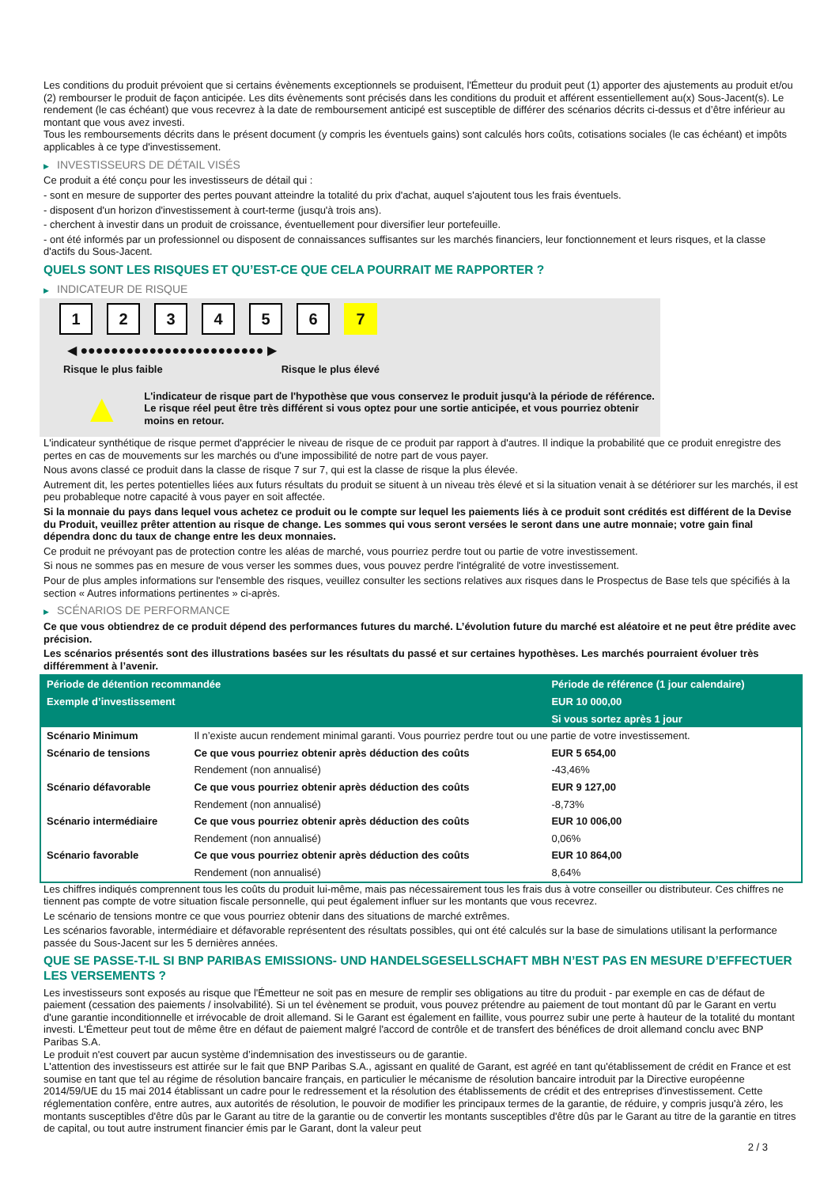Les conditions du produit prévoient que si certains évènements exceptionnels se produisent, l'Émetteur du produit peut (1) apporter des ajustements au produit et/ou (2) rembourser le produit de façon anticipée. Les dits évènements sont précisés dans les conditions du produit et afférent essentiellement au(x) Sous-Jacent(s). Le rendement (le cas échéant) que vous recevrez à la date de remboursement anticipé est susceptible de différer des scénarios décrits ci-dessus et d’être inférieur au montant que vous avez investi.
Tous les remboursements décrits dans le présent document (y compris les éventuels gains) sont calculés hors coûts, cotisations sociales (le cas échéant) et impôts applicables à ce type d'investissement.
▶ INVESTISSEURS DE DÉTAIL VISÉS
Ce produit a été conçu pour les investisseurs de détail qui :
- sont en mesure de supporter des pertes pouvant atteindre la totalité du prix d'achat, auquel s'ajoutent tous les frais éventuels.
- disposent d'un horizon d'investissement à court-terme (jusqu'à trois ans).
- cherchent à investir dans un produit de croissance, éventuellement pour diversifier leur portefeuille.
- ont été informés par un professionnel ou disposent de connaissances suffisantes sur les marchés financiers, leur fonctionnement et leurs risques, et la classe d'actifs du Sous-Jacent.
QUELS SONT LES RISQUES ET QU’EST-CE QUE CELA POURRAIT ME RAPPORTER ?
▶ INDICATEUR DE RISQUE
123456 7
◀ ●●●●●●●●●●●●●●●●●●●●●●●● ▶
Risque le plus faible Risque le plus élevé
▲
L'indicateur de risque part de l'hypothèse que vous conservez le produit jusqu'à la période de référence.
Le risque réel peut être très différent si vous optez pour une sortie anticipée, et vous pourriez obtenir moins en retour.
L'indicateur synthétique de risque permet d'apprécier le niveau de risque de ce produit par rapport à d'autres. Il indique la probabilité que ce produit enregistre des pertes en cas de mouvements sur les marchés ou d'une impossibilité de notre part de vous payer.
Nous avons classé ce produit dans la classe de risque 7 sur 7, qui est la classe de risque la plus élevée.
Autrement dit, les pertes potentielles liées aux futurs résultats du produit se situent à un niveau très élevé et si la situation venait à se détériorer sur les marchés, il est peu probableque notre capacité à vous payer en soit affectée.
Si la monnaie du pays dans lequel vous achetez ce produit ou le compte sur lequel les paiements liés à ce produit sont crédités est différent de la Devise du Produit, veuillez prêter attention au risque de change. Les sommes qui vous seront versées le seront dans une autre monnaie; votre gain final dépendra donc du taux de change entre les deux monnaies.
Ce produit ne prévoyant pas de protection contre les aléas de marché, vous pourriez perdre tout ou partie de votre investissement.
Si nous ne sommes pas en mesure de vous verser les sommes dues, vous pouvez perdre l'intégralité de votre investissement.
Pour de plus amples informations sur l'ensemble des risques, veuillez consulter les sections relatives aux risques dans le Prospectus de Base tels que spécifiés à la section « Autres informations pertinentes » ci-après.
▶ SCÉNARIOS DE PERFORMANCE
Ce que vous obtiendrez de ce produit dépend des performances futures du marché. L’évolution future du marché est aléatoire et ne peut être prédite avec précision.
Les scénarios présentés sont des illustrations basées sur les résultats du passé et sur certaines hypothèses. Les marchés pourraient évoluer très différemment à l’avenir.
| Période de détention recommandée | | Période de référence (1 jour calendaire) |
| --- | --- | --- |
| Exemple d’investissement | | EUR 10 000,00 |
| | | Si vous sortez après 1 jour |
| Scénario Minimum | Il n’existe aucun rendement minimal garanti. Vous pourriez perdre tout ou une partie de votre investissement. | |
| Scénario de tensions | Ce que vous pourriez obtenir après déduction des coûts | EUR 5 654,00 |
| | Rendement (non annualisé) | -43,46% |
| Scénario défavorable | Ce que vous pourriez obtenir après déduction des coûts | EUR 9 127,00 |
| | Rendement (non annualisé) | -8,73% |
| Scénario intermédiaire | Ce que vous pourriez obtenir après déduction des coûts | EUR 10 006,00 |
| | Rendement (non annualisé) | 0,06% |
| Scénario favorable | Ce que vous pourriez obtenir après déduction des coûts | EUR 10 864,00 |
| | Rendement (non annualisé) | 8,64% |
Les chiffres indiqués comprennent tous les coûts du produit lui-même, mais pas nécessairement tous les frais dus à votre conseiller ou distributeur. Ces chiffres ne tiennent pas compte de votre situation fiscale personnelle, qui peut également influer sur les montants que vous recevrez.
Le scénario de tensions montre ce que vous pourriez obtenir dans des situations de marché extrêmes.
Les scénarios favorable, intermédiaire et défavorable représentent des résultats possibles, qui ont été calculés sur la base de simulations utilisant la performance passée du Sous-Jacent sur les 5 dernières années.
QUE SE PASSE-T-IL SI BNP PARIBAS EMISSIONS- UND HANDELSGESELLSCHAFT MBH N’EST PAS EN MESURE D’EFFECTUER LES VERSEMENTS ?
Les investisseurs sont exposés au risque que l'Émetteur ne soit pas en mesure de remplir ses obligations au titre du produit - par exemple en cas de défaut de paiement (cessation des paiements / insolvabilité). Si un tel évènement se produit, vous pouvez prétendre au paiement de tout montant dû par le Garant en vertu d'une garantie inconditionnelle et irrévocable de droit allemand. Si le Garant est également en faillite, vous pourrez subir une perte à hauteur de la totalité du montant investi. L'Émetteur peut tout de même être en défaut de paiement malgré l'accord de contrôle et de transfert des bénéfices de droit allemand conclu avec BNP Paribas S.A.
Le produit n'est couvert par aucun système d’indemnisation des investisseurs ou de garantie.
L'attention des investisseurs est attirée sur le fait que BNP Paribas S.A., agissant en qualité de Garant, est agréé en tant qu'établissement de crédit en France et est soumise en tant que tel au régime de résolution bancaire français, en particulier le mécanisme de résolution bancaire introduit par la Directive européenne 2014/59/UE du 15 mai 2014 établissant un cadre pour le redressement et la résolution des établissements de crédit et des entreprises d'investissement. Cette réglementation confère, entre autres, aux autorités de résolution, le pouvoir de modifier les principaux termes de la garantie, de réduire, y compris jusqu'à zéro, les montants susceptibles d'être dûs par le Garant au titre de la garantie ou de convertir les montants susceptibles d'être dûs par le Garant au titre de la garantie en titres de capital, ou tout autre instrument financier émis par le Garant, dont la valeur peut
2 / 3